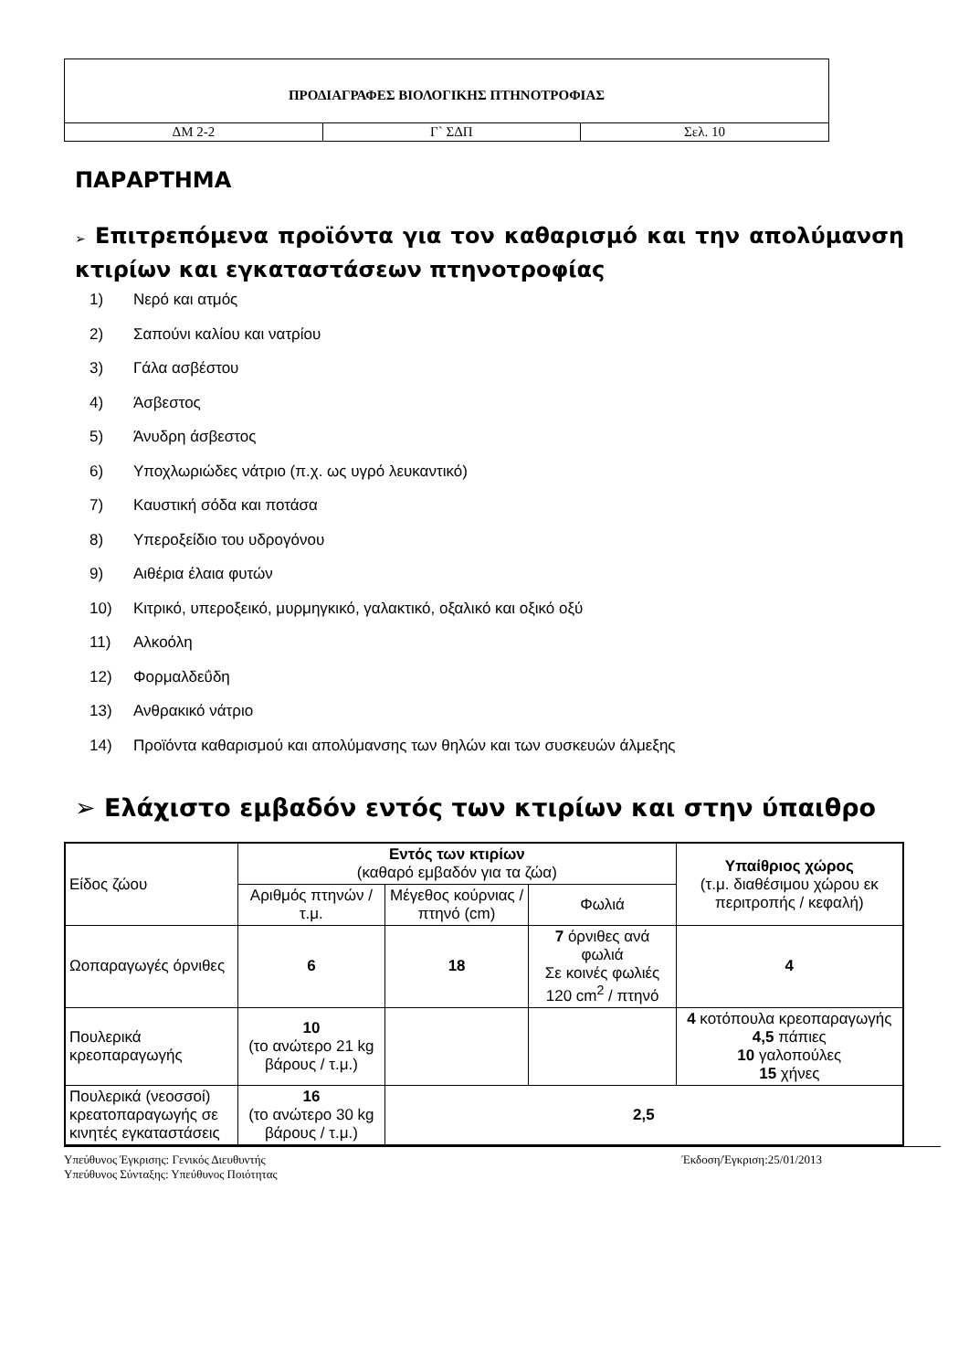| ΠΡΟΔΙΑΓΡΑΦΕΣ ΒΙΟΛΟΓΙΚΗΣ ΠΤΗΝΟΤΡΟΦΙΑΣ | | |
| ΔΜ 2-2 | Γ` ΣΔΠ | Σελ. 10 |
ΠΑΡΑΡΤΗΜΑ
➢ Επιτρεπόμενα προϊόντα για τον καθαρισμό και την απολύμανση κτιρίων και εγκαταστάσεων πτηνοτροφίας
1) Νερό και ατμός
2) Σαπούνι καλίου και νατρίου
3) Γάλα ασβέστου
4) Άσβεστος
5) Άνυδρη άσβεστος
6) Υποχλωριώδες νάτριο (π.χ. ως υγρό λευκαντικό)
7) Καυστική σόδα και ποτάσα
8) Υπεροξείδιο του υδρογόνου
9) Αιθέρια έλαια φυτών
10) Κιτρικό, υπεροξεικό, μυρμηγκικό, γαλακτικό, οξαλικό και οξικό οξύ
11) Αλκοόλη
12) Φορμαλδεΰδη
13) Ανθρακικό νάτριο
14) Προϊόντα καθαρισμού και απολύμανσης των θηλών και των συσκευών άλμεξης
➢ Ελάχιστο εμβαδόν εντός των κτιρίων και στην ύπαιθρο
| Είδος ζώου | Εντός των κτιρίων (καθαρό εμβαδόν για τα ζώα) | | | Υπαίθριος χώρος (τ.μ. διαθέσιμου χώρου εκ περιτροπής / κεφαλή) |
| --- | --- | --- | --- | --- |
| | Αριθμός πτηνών /τ.μ. | Μέγεθος κούρνιας / πτηνό (cm) | Φωλιά | |
| Ωοπαραγωγές όρνιθες | 6 | 18 | 7 όρνιθες ανά φωλιά Σε κοινές φωλιές 120 cm<sup>2</sup> / πτηνό | 4 |
| Πουλερικά κρεοπαραγωγής | 10 (το ανώτερο 21 kg βάρους / τ.μ.) | | | 4 κοτόπουλα κρεοπαραγωγής 4,5 πάπιες 10 γαλοπούλες 15 χήνες |
| Πουλερικά (νεοσσοί) κρεατοπαραγωγής σε κινητές εγκαταστάσεις | 16 (το ανώτερο 30 kg βάρους / τ.μ.) | 2,5 | | |
Υπεύθυνος Έγκρισης: Γενικός Διευθυντής
Υπεύθυνος Σύνταξης: Υπεύθυνος Ποιότητας
Έκδοση/Έγκριση:25/01/2013